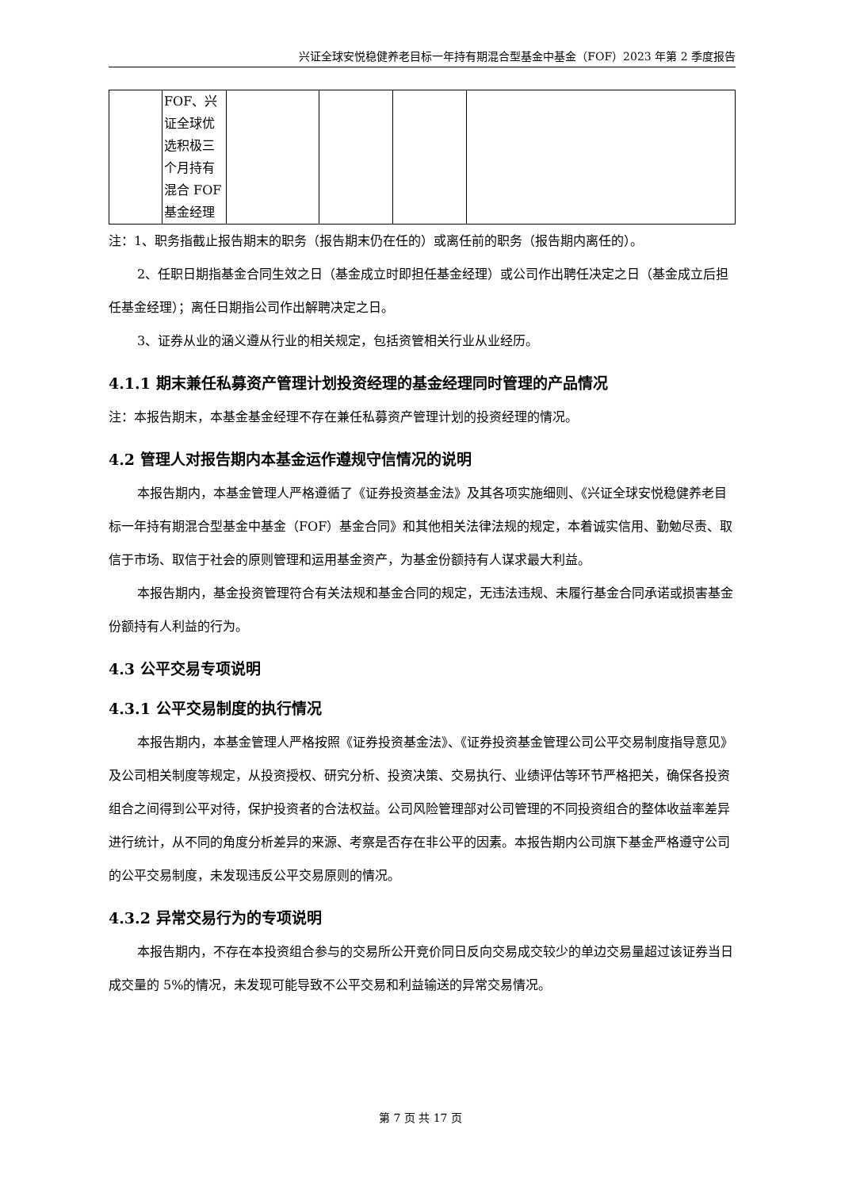兴证全球安悦稳健养老目标一年持有期混合型基金中基金（FOF）2023 年第 2 季度报告
| | FOF、兴 证全球优 选积极三 个月持有 混合 FOF 基金经理 | | | | |
注：1、职务指截止报告期末的职务（报告期末仍在任的）或离任前的职务（报告期内离任的）。
2、任职日期指基金合同生效之日（基金成立时即担任基金经理）或公司作出聘任决定之日（基金成立后担任基金经理）；离任日期指公司作出解聘决定之日。
3、证券从业的涵义遵从行业的相关规定，包括资管相关行业从业经历。
4.1.1 期末兼任私募资产管理计划投资经理的基金经理同时管理的产品情况
注：本报告期末，本基金基金经理不存在兼任私募资产管理计划的投资经理的情况。
4.2 管理人对报告期内本基金运作遵规守信情况的说明
本报告期内，本基金管理人严格遵循了《证券投资基金法》及其各项实施细则、《兴证全球安悦稳健养老目标一年持有期混合型基金中基金（FOF）基金合同》和其他相关法律法规的规定，本着诚实信用、勤勉尽责、取信于市场、取信于社会的原则管理和运用基金资产，为基金份额持有人谋求最大利益。
本报告期内，基金投资管理符合有关法规和基金合同的规定，无违法违规、未履行基金合同承诺或损害基金份额持有人利益的行为。
4.3 公平交易专项说明
4.3.1 公平交易制度的执行情况
本报告期内，本基金管理人严格按照《证券投资基金法》、《证券投资基金管理公司公平交易制度指导意见》及公司相关制度等规定，从投资授权、研究分析、投资决策、交易执行、业绩评估等环节严格把关，确保各投资组合之间得到公平对待，保护投资者的合法权益。公司风险管理部对公司管理的不同投资组合的整体收益率差异进行统计，从不同的角度分析差异的来源、考察是否存在非公平的因素。本报告期内公司旗下基金严格遵守公司的公平交易制度，未发现违反公平交易原则的情况。
4.3.2 异常交易行为的专项说明
本报告期内，不存在本投资组合参与的交易所公开竞价同日反向交易成交较少的单边交易量超过该证券当日成交量的 5%的情况，未发现可能导致不公平交易和利益输送的异常交易情况。
第 7 页 共 17 页